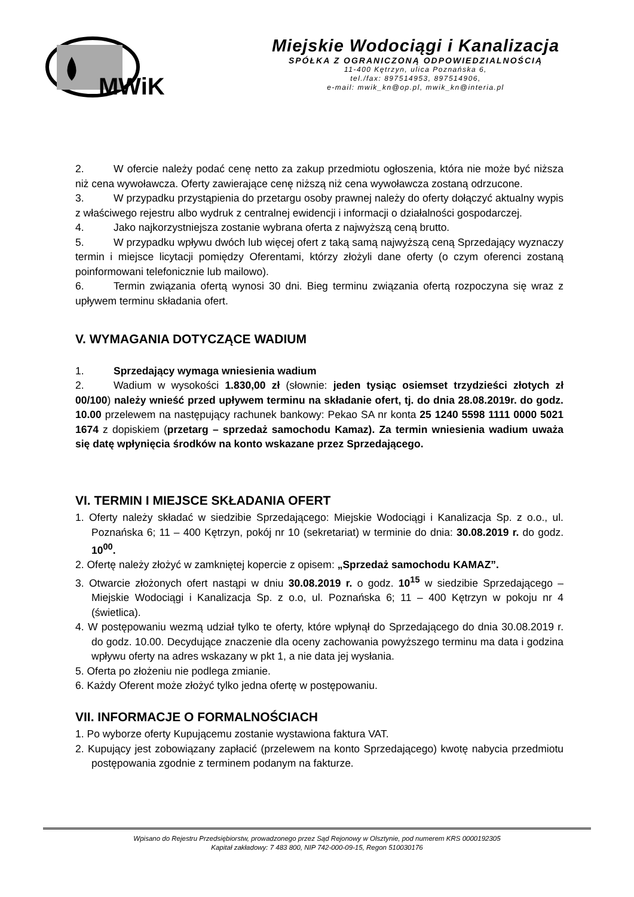MWiK
Miejskie Wodociągi i Kanalizacja
SPÓŁKA Z OGRANICZONĄ ODPOWIEDZIALNOŚCIĄ
11-400 Kętrzyn, ulica Poznańska 6,
tel./fax: 897514953, 897514906,
e-mail: mwik_kn@op.pl, mwik_kn@interia.pl
2. W ofercie należy podać cenę netto za zakup przedmiotu ogłoszenia, która nie może być niższa niż cena wywoławcza. Oferty zawierające cenę niższą niż cena wywoławcza zostaną odrzucone.
3. W przypadku przystąpienia do przetargu osoby prawnej należy do oferty dołączyć aktualny wypis z właściwego rejestru albo wydruk z centralnej ewidencji i informacji o działalności gospodarczej.
4. Jako najkorzystniejsza zostanie wybrana oferta z najwyższą ceną brutto.
5. W przypadku wpływu dwóch lub więcej ofert z taką samą najwyższą ceną Sprzedający wyznaczy termin i miejsce licytacji pomiędzy Oferentami, którzy złożyli dane oferty (o czym oferenci zostaną poinformowani telefonicznie lub mailowo).
6. Termin związania ofertą wynosi 30 dni. Bieg terminu związania ofertą rozpoczyna się wraz z upływem terminu składania ofert.
V. WYMAGANIA DOTYCZĄCE WADIUM
1. Sprzedający wymaga wniesienia wadium
2. Wadium w wysokości 1.830,00 zł (słownie: jeden tysiąc osiemset trzydzieści złotych zł 00/100) należy wnieść przed upływem terminu na składanie ofert, tj. do dnia 28.08.2019r. do godz. 10.00 przelewem na następujący rachunek bankowy: Pekao SA nr konta 25 1240 5598 1111 0000 5021 1674 z dopiskiem (przetarg – sprzedaż samochodu Kamaz). Za termin wniesienia wadium uważa się datę wpłynięcia środków na konto wskazane przez Sprzedającego.
VI. TERMIN I MIEJSCE SKŁADANIA OFERT
1. Oferty należy składać w siedzibie Sprzedającego: Miejskie Wodociągi i Kanalizacja Sp. z o.o., ul. Poznańska 6; 11 – 400 Kętrzyn, pokój nr 10 (sekretariat) w terminie do dnia: 30.08.2019 r. do godz. 10<sup>00</sup>.
2. Ofertę należy złożyć w zamkniętej kopercie z opisem: „Sprzedaż samochodu KAMAZ”.
3. Otwarcie złożonych ofert nastąpi w dniu 30.08.2019 r. o godz. 10<sup>15</sup> w siedzibie Sprzedającego – Miejskie Wodociągi i Kanalizacja Sp. z o.o, ul. Poznańska 6; 11 – 400 Kętrzyn w pokoju nr 4 (świetlica).
4. W postępowaniu wezmą udział tylko te oferty, które wpłynął do Sprzedającego do dnia 30.08.2019 r. do godz. 10.00. Decydujące znaczenie dla oceny zachowania powyższego terminu ma data i godzina wpływu oferty na adres wskazany w pkt 1, a nie data jej wysłania.
5. Oferta po złożeniu nie podlega zmianie.
6. Każdy Oferent może złożyć tylko jedna ofertę w postępowaniu.
VII. INFORMACJE O FORMALNOŚCIACH
1. Po wyborze oferty Kupującemu zostanie wystawiona faktura VAT.
2. Kupujący jest zobowiązany zapłacić (przelewem na konto Sprzedającego) kwotę nabycia przedmiotu postępowania zgodnie z terminem podanym na fakturze.
Wpisano do Rejestru Przedsiębiorstw, prowadzonego przez Sąd Rejonowy w Olsztynie, pod numerem KRS 0000192305
Kapitał zakładowy: 7 483 800, NIP 742-000-09-15, Regon 510030176